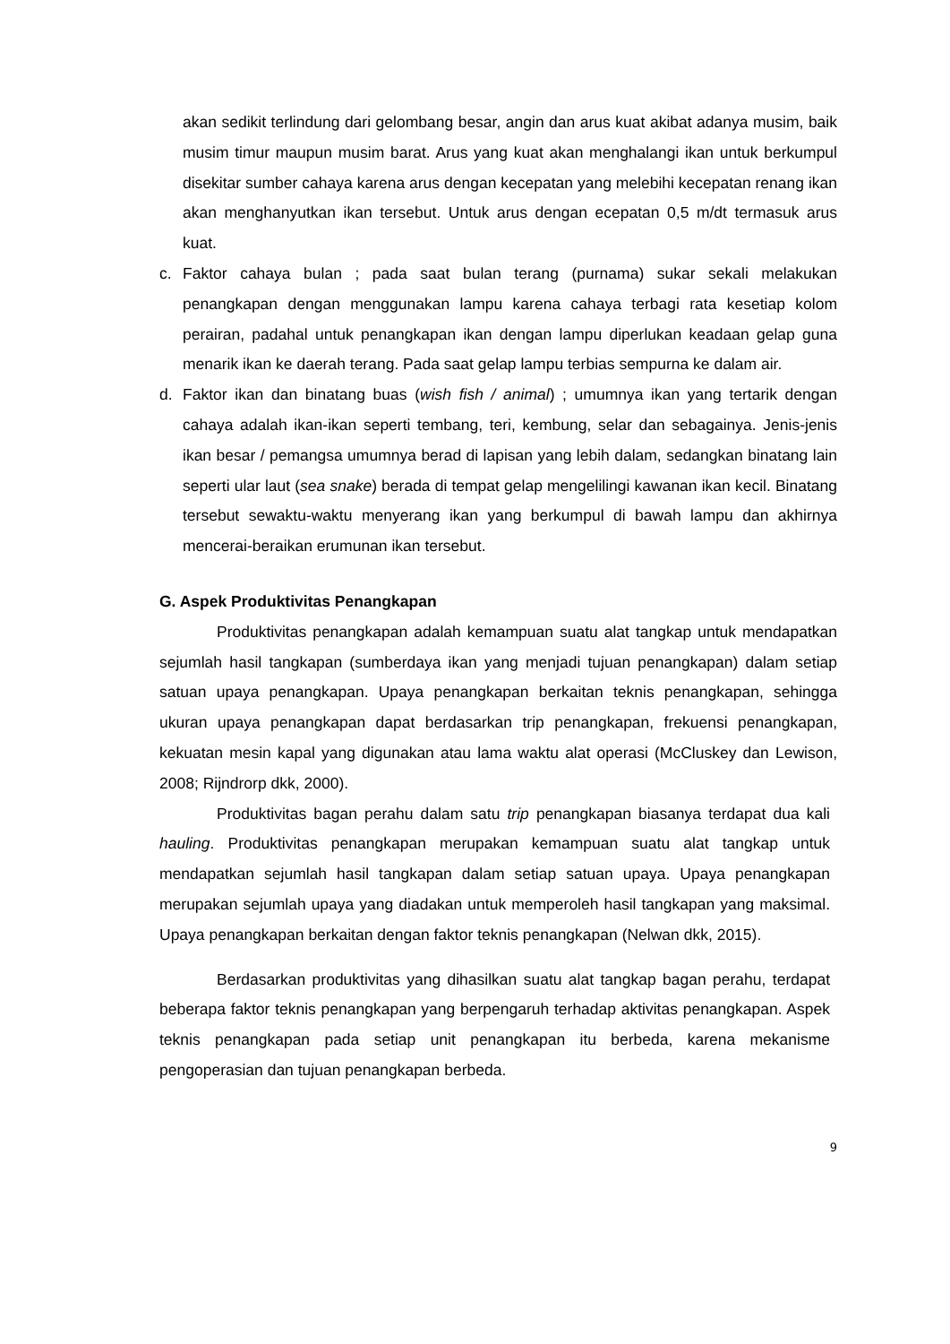akan sedikit terlindung dari gelombang besar, angin dan arus kuat akibat adanya musim, baik musim timur maupun musim barat. Arus yang kuat akan menghalangi ikan untuk berkumpul disekitar sumber cahaya karena arus dengan kecepatan yang melebihi kecepatan renang ikan akan menghanyutkan ikan tersebut. Untuk arus dengan ecepatan 0,5 m/dt termasuk arus kuat.
c. Faktor cahaya bulan ; pada saat bulan terang (purnama) sukar sekali melakukan penangkapan dengan menggunakan lampu karena cahaya terbagi rata kesetiap kolom perairan, padahal untuk penangkapan ikan dengan lampu diperlukan keadaan gelap guna menarik ikan ke daerah terang. Pada saat gelap lampu terbias sempurna ke dalam air.
d. Faktor ikan dan binatang buas (wish fish / animal) ; umumnya ikan yang tertarik dengan cahaya adalah ikan-ikan seperti tembang, teri, kembung, selar dan sebagainya. Jenis-jenis ikan besar / pemangsa umumnya berad di lapisan yang lebih dalam, sedangkan binatang lain seperti ular laut (sea snake) berada di tempat gelap mengelilingi kawanan ikan kecil. Binatang tersebut sewaktu-waktu menyerang ikan yang berkumpul di bawah lampu dan akhirnya mencerai-beraikan erumunan ikan tersebut.
G. Aspek Produktivitas Penangkapan
Produktivitas penangkapan adalah kemampuan suatu alat tangkap untuk mendapatkan sejumlah hasil tangkapan (sumberdaya ikan yang menjadi tujuan penangkapan) dalam setiap satuan upaya penangkapan. Upaya penangkapan berkaitan teknis penangkapan, sehingga ukuran upaya penangkapan dapat berdasarkan trip penangkapan, frekuensi penangkapan, kekuatan mesin kapal yang digunakan atau lama waktu alat operasi (McCluskey dan Lewison, 2008; Rijndrorp dkk, 2000).
Produktivitas bagan perahu dalam satu trip penangkapan biasanya terdapat dua kali hauling. Produktivitas penangkapan merupakan kemampuan suatu alat tangkap untuk mendapatkan sejumlah hasil tangkapan dalam setiap satuan upaya. Upaya penangkapan merupakan sejumlah upaya yang diadakan untuk memperoleh hasil tangkapan yang maksimal. Upaya penangkapan berkaitan dengan faktor teknis penangkapan (Nelwan dkk, 2015).
Berdasarkan produktivitas yang dihasilkan suatu alat tangkap bagan perahu, terdapat beberapa faktor teknis penangkapan yang berpengaruh terhadap aktivitas penangkapan. Aspek teknis penangkapan pada setiap unit penangkapan itu berbeda, karena mekanisme pengoperasian dan tujuan penangkapan berbeda.
9